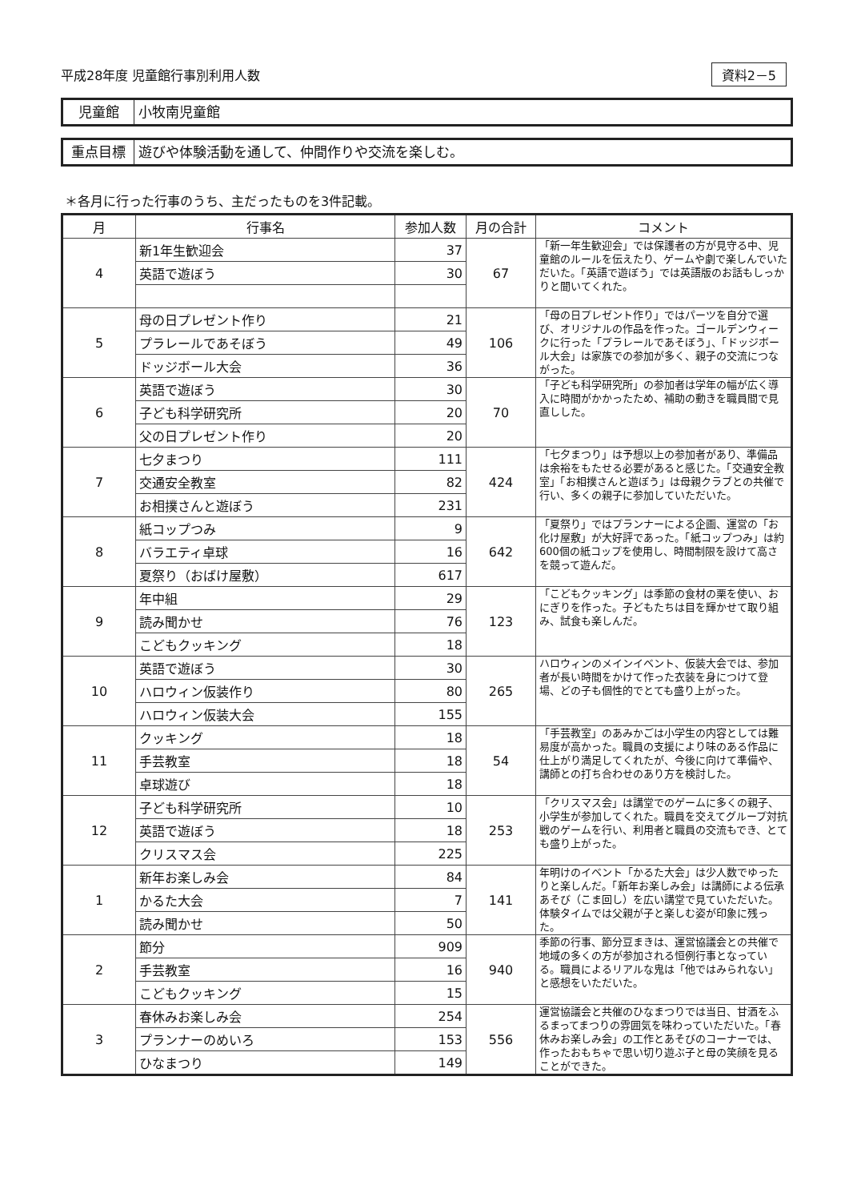平成28年度 児童館行事別利用人数 資料2－5
児童館 小牧南児童館
重点目標 遊びや体験活動を通して、仲間作りや交流を楽しむ。
＊各月に行った行事のうち、主だったものを3件記載。
| 月 | 行事名 | 参加人数 | 月の合計 | コメント |
| --- | --- | --- | --- | --- |
| 4 | 新1年生歓迎会 | 37 | 67 | 「新一年生歓迎会」では保護者の方が見守る中、児童館のルールを伝えたり、ゲームや劇で楽しんでいただいた。「英語で遊ぼう」では英語版のお話もしっかりと聞いてくれた。 |
| | 英語で遊ぼう | 30 | | |
| 5 | 母の日プレゼント作り | 21 | 106 | 「母の日プレゼント作り」ではパーツを自分で選び、オリジナルの作品を作った。ゴールデンウィークに行った「プラレールであそぼう」、「ドッジボール大会」は家族での参加が多く、親子の交流につながった。 |
| | プラレールであそぼう | 49 | | |
| | ドッジボール大会 | 36 | | |
| 6 | 英語で遊ぼう | 30 | 70 | 「子ども科学研究所」の参加者は学年の幅が広く導入に時間がかかったため、補助の動きを職員間で見直しした。 |
| | 子ども科学研究所 | 20 | | |
| | 父の日プレゼント作り | 20 | | |
| 7 | 七夕まつり | 111 | 424 | 「七夕まつり」は予想以上の参加者があり、準備品は余裕をもたせる必要があると感じた。「交通安全教室」「お相撲さんと遊ぼう」は母親クラブとの共催で行い、多くの親子に参加していただいた。 |
| | 交通安全教室 | 82 | | |
| | お相撲さんと遊ぼう | 231 | | |
| 8 | 紙コップつみ | 9 | 642 | 「夏祭り」ではプランナーによる企画、運営の「お化け屋敷」が大好評であった。「紙コップつみ」は約600個の紙コップを使用し、時間制限を設けて高さを競って遊んだ。 |
| | バラエティ卓球 | 16 | | |
| | 夏祭り（おばけ屋敷） | 617 | | |
| 9 | 年中組 | 29 | 123 | 「こどもクッキング」は季節の食材の栗を使い、おにぎりを作った。子どもたちは目を輝かせて取り組み、試食も楽しんだ。 |
| | 読み聞かせ | 76 | | |
| | こどもクッキング | 18 | | |
| 10 | 英語で遊ぼう | 30 | 265 | ハロウィンのメインイベント、仮装大会では、参加者が長い時間をかけて作った衣装を身につけて登場、どの子も個性的でとても盛り上がった。 |
| | ハロウィン仮装作り | 80 | | |
| | ハロウィン仮装大会 | 155 | | |
| 11 | クッキング | 18 | 54 | 「手芸教室」のあみかごは小学生の内容としては難易度が高かった。職員の支援により味のある作品に仕上がり満足してくれたが、今後に向けて準備や、講師との打ち合わせのあり方を検討した。 |
| | 手芸教室 | 18 | | |
| | 卓球遊び | 18 | | |
| 12 | 子ども科学研究所 | 10 | 253 | 「クリスマス会」は講堂でのゲームに多くの親子、小学生が参加してくれた。職員を交えてグループ対抗戦のゲームを行い、利用者と職員の交流もでき、とても盛り上がった。 |
| | 英語で遊ぼう | 18 | | |
| | クリスマス会 | 225 | | |
| 1 | 新年お楽しみ会 | 84 | 141 | 年明けのイベント「かるた大会」は少人数でゆったりと楽しんだ。「新年お楽しみ会」は講師による伝承あそび（こま回し）を広い講堂で見ていただいた。体験タイムでは父親が子と楽しむ姿が印象に残った。 |
| | かるた大会 | 7 | | |
| | 読み聞かせ | 50 | | |
| 2 | 節分 | 909 | 940 | 季節の行事、節分豆まきは、運営協議会との共催で地域の多くの方が参加される恒例行事となっている。職員によるリアルな鬼は「他ではみられない」と感想をいただいた。 |
| | 手芸教室 | 16 | | |
| | こどもクッキング | 15 | | |
| 3 | 春休みお楽しみ会 | 254 | 556 | 運営協議会と共催のひなまつりでは当日、甘酒をふるまってまつりの雰囲気を味わっていただいた。「春休みお楽しみ会」の工作とあそびのコーナーでは、作ったおもちゃで思い切り遊ぶ子と母の笑顔を見ることができた。 |
| | プランナーのめいろ | 153 | | |
| | ひなまつり | 149 | | |